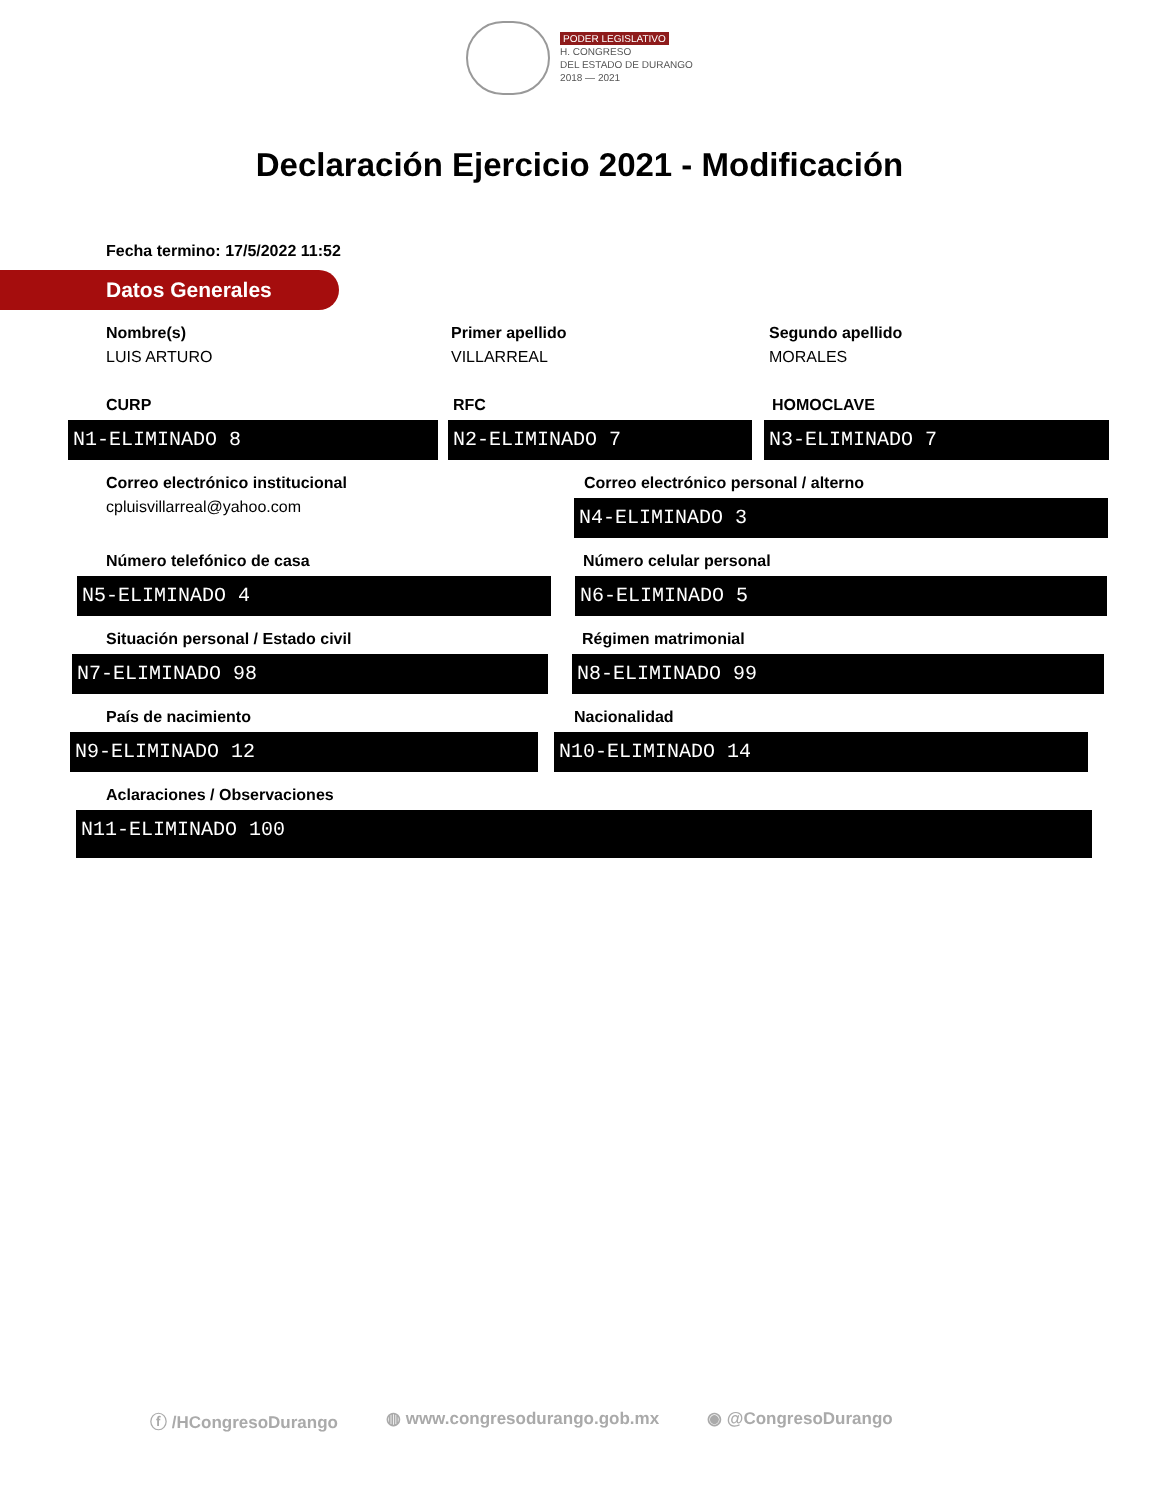PODER LEGISLATIVO
H. CONGRESO
DEL ESTADO DE DURANGO
2018 — 2021
Declaración Ejercicio 2021 - Modificación
Fecha termino: 17/5/2022 11:52
Datos Generales
Nombre(s)
LUIS ARTURO
Primer apellido
VILLARREAL
Segundo apellido
MORALES
CURP
N1-ELIMINADO 8
RFC
N2-ELIMINADO 7
HOMOCLAVE
N3-ELIMINADO 7
Correo electrónico institucional
cpluisvillarreal@yahoo.com
Correo electrónico personal / alterno
N4-ELIMINADO 3
Número telefónico de casa
N5-ELIMINADO 4
Número celular personal
N6-ELIMINADO 5
Situación personal / Estado civil
N7-ELIMINADO 98
Régimen matrimonial
N8-ELIMINADO 99
País de nacimiento
N9-ELIMINADO 12
Nacionalidad
N10-ELIMINADO 14
Aclaraciones / Observaciones
N11-ELIMINADO 100
ⓕ /HCongresoDurango ◍ www.congresodurango.gob.mx ◉ @CongresoDurango